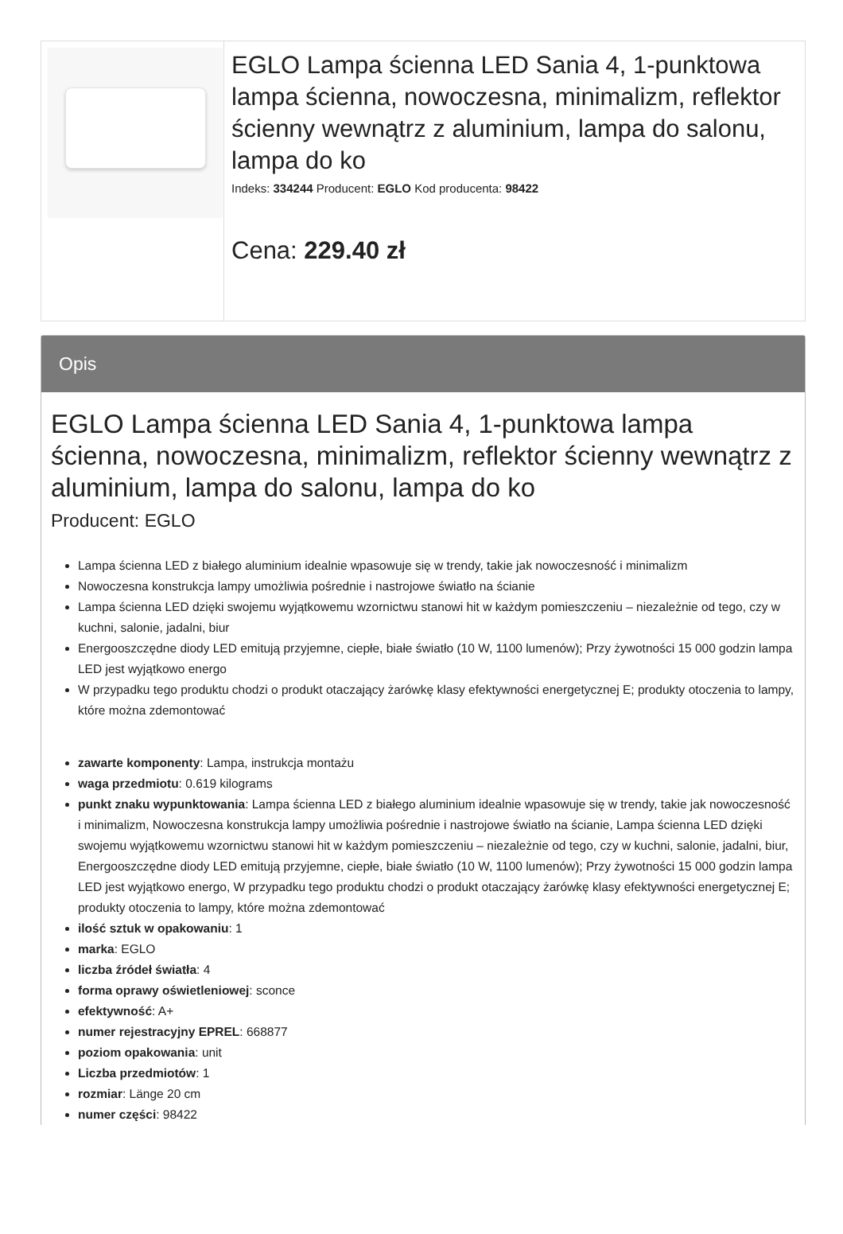EGLO Lampa ścienna LED Sania 4, 1-punktowa lampa ścienna, nowoczesna, minimalizm, reflektor ścienny wewnątrz z aluminium, lampa do salonu, lampa do ko
Indeks: 334244 Producent: EGLO Kod producenta: 98422
Cena: 229.40 zł
Opis
EGLO Lampa ścienna LED Sania 4, 1-punktowa lampa ścienna, nowoczesna, minimalizm, reflektor ścienny wewnątrz z aluminium, lampa do salonu, lampa do ko
Producent: EGLO
Lampa ścienna LED z białego aluminium idealnie wpasowuje się w trendy, takie jak nowoczesność i minimalizm
Nowoczesna konstrukcja lampy umożliwia pośrednie i nastrojowe światło na ścianie
Lampa ścienna LED dzięki swojemu wyjątkowemu wzornictwu stanowi hit w każdym pomieszczeniu – niezależnie od tego, czy w kuchni, salonie, jadalni, biur
Energooszczędne diody LED emitują przyjemne, ciepłe, białe światło (10 W, 1100 lumenów); Przy żywotności 15 000 godzin lampa LED jest wyjątkowo energo
W przypadku tego produktu chodzi o produkt otaczający żarówkę klasy efektywności energetycznej E; produkty otoczenia to lampy, które można zdemontować
zawarte komponenty: Lampa, instrukcja montażu
waga przedmiotu: 0.619 kilograms
punkt znaku wypunktowania: Lampa ścienna LED z białego aluminium idealnie wpasowuje się w trendy, takie jak nowoczesność i minimalizm, Nowoczesna konstrukcja lampy umożliwia pośrednie i nastrojowe światło na ścianie, Lampa ścienna LED dzięki swojemu wyjątkowemu wzornictwu stanowi hit w każdym pomieszczeniu – niezależnie od tego, czy w kuchni, salonie, jadalni, biur, Energooszczędne diody LED emitują przyjemne, ciepłe, białe światło (10 W, 1100 lumenów); Przy żywotności 15 000 godzin lampa LED jest wyjątkowo energo, W przypadku tego produktu chodzi o produkt otaczający żarówkę klasy efektywności energetycznej E; produkty otoczenia to lampy, które można zdemontować
ilość sztuk w opakowaniu: 1
marka: EGLO
liczba źródeł światła: 4
forma oprawy oświetleniowej: sconce
efektywność: A+
numer rejestracyjny EPREL: 668877
poziom opakowania: unit
Liczba przedmiotów: 1
rozmiar: Länge 20 cm
numer części: 98422